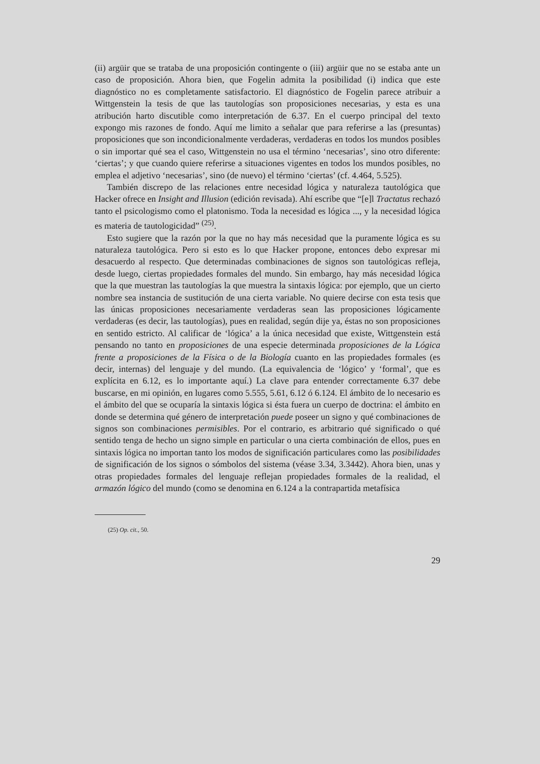(ii) argüir que se trataba de una proposición contingente o (iii) argüir que no se estaba ante un caso de proposición. Ahora bien, que Fogelin admita la posibilidad (i) indica que este diagnóstico no es completamente satisfactorio. El diagnóstico de Fogelin parece atribuir a Wittgenstein la tesis de que las tautologías son proposiciones necesarias, y esta es una atribución harto discutible como interpretación de 6.37. En el cuerpo principal del texto expongo mis razones de fondo. Aquí me limito a señalar que para referirse a las (presuntas) proposiciones que son incondicionalmente verdaderas, verdaderas en todos los mundos posibles o sin importar qué sea el caso, Wittgenstein no usa el término ‘necesarias’, sino otro diferente: ‘ciertas’; y que cuando quiere referirse a situaciones vigentes en todos los mundos posibles, no emplea el adjetivo ‘necesarias’, sino (de nuevo) el término ‘ciertas’ (cf. 4.464, 5.525).
También discrepo de las relaciones entre necesidad lógica y naturaleza tautológica que Hacker ofrece en Insight and Illusion (edición revisada). Ahí escribe que “[e]l Tractatus rechazó tanto el psicologismo como el platonismo. Toda la necesidad es lógica ..., y la necesidad lógica es materia de tautologicidad” <sup>(25)</sup>.
Esto sugiere que la razón por la que no hay más necesidad que la puramente lógica es su naturaleza tautológica. Pero si esto es lo que Hacker propone, entonces debo expresar mi desacuerdo al respecto. Que determinadas combinaciones de signos son tautológicas refleja, desde luego, ciertas propiedades formales del mundo. Sin embargo, hay más necesidad lógica que la que muestran las tautologías la que muestra la sintaxis lógica: por ejemplo, que un cierto nombre sea instancia de sustitución de una cierta variable. No quiere decirse con esta tesis que las únicas proposiciones necesariamente verdaderas sean las proposiciones lógicamente verdaderas (es decir, las tautologías), pues en realidad, según dije ya, éstas no son proposiciones en sentido estricto. Al calificar de ‘lógica’ a la única necesidad que existe, Wittgenstein está pensando no tanto en proposiciones de una especie determinada proposiciones de la Lógica frente a proposiciones de la Física o de la Biología cuanto en las propiedades formales (es decir, internas) del lenguaje y del mundo. (La equivalencia de ‘lógico’ y ‘formal’, que es explícita en 6.12, es lo importante aquí.) La clave para entender correctamente 6.37 debe buscarse, en mi opinión, en lugares como 5.555, 5.61, 6.12 ó 6.124. El ámbito de lo necesario es el ámbito del que se ocuparía la sintaxis lógica si ésta fuera un cuerpo de doctrina: el ámbito en donde se determina qué género de interpretación puede poseer un signo y qué combinaciones de signos son combinaciones permisibles. Por el contrario, es arbitrario qué significado o qué sentido tenga de hecho un signo simple en particular o una cierta combinación de ellos, pues en sintaxis lógica no importan tanto los modos de significación particulares como las posibilidades de significación de los signos o sómbolos del sistema (véase 3.34, 3.3442). Ahora bien, unas y otras propiedades formales del lenguaje reflejan propiedades formales de la realidad, el armazón lógico del mundo (como se denomina en 6.124 a la contrapartida metafísica
(25) Op. cit., 50.
29